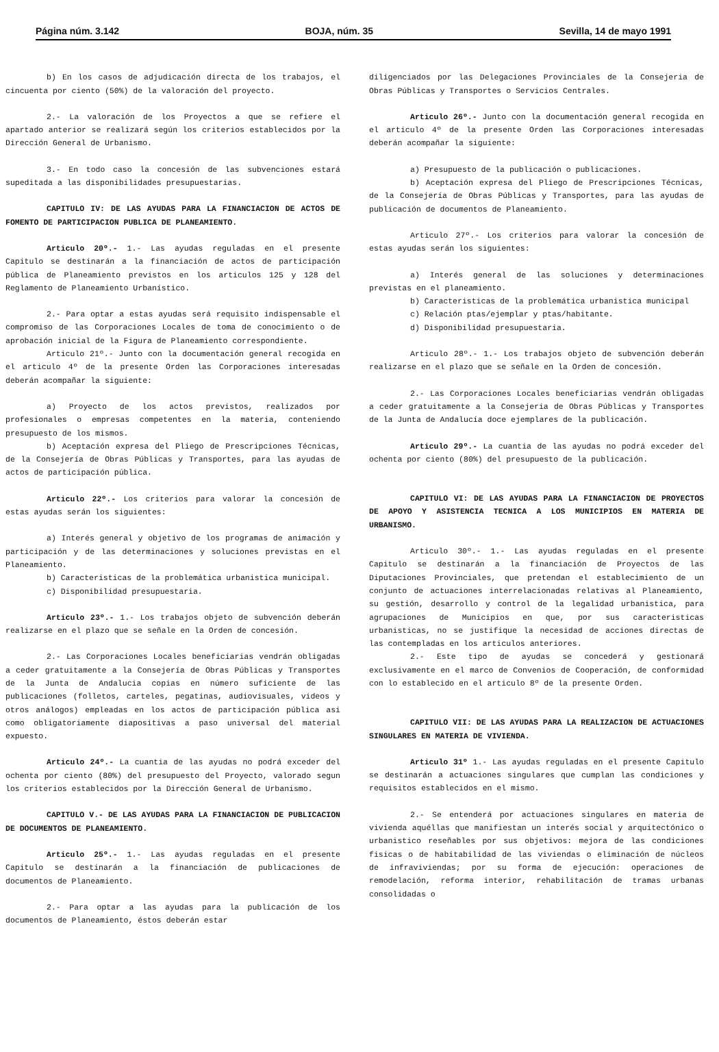Página núm. 3.142 BOJA, núm. 35 Sevilla, 14 de mayo 1991
b) En los casos de adjudicación directa de los trabajos, el cincuenta por ciento (50%) de la valoración del proyecto.
2.- La valoración de los Proyectos a que se refiere el apartado anterior se realizará según los criterios establecidos por la Dirección General de Urbanismo.
3.- En todo caso la concesión de las subvenciones estará supeditada a las disponibilidades presupuestarias.
CAPITULO IV: DE LAS AYUDAS PARA LA FINANCIACION DE ACTOS DE FOMENTO DE PARTICIPACION PUBLICA DE PLANEAMIENTO.
Articulo 20º.- 1.- Las ayudas reguladas en el presente Capitulo se destinarán a la financiación de actos de participación pública de Planeamiento previstos en los articulos 125 y 128 del Reglamento de Planeamiento Urbanístico.
2.- Para optar a estas ayudas será requisito indispensable el compromiso de las Corporaciones Locales de toma de conocimiento o de aprobación inicial de la Figura de Planeamiento correspondiente.
Articulo 21º.- Junto con la documentación general recogida en el articulo 4º de la presente Orden las Corporaciones interesadas deberán acompañar la siguiente:
a) Proyecto de los actos previstos, realizados por profesionales o empresas competentes en la materia, conteniendo presupuesto de los mismos.
b) Aceptación expresa del Pliego de Prescripciones Técnicas, de la Consejería de Obras Públicas y Transportes, para las ayudas de actos de participación pública.
Articulo 22º.- Los criterios para valorar la concesión de estas ayudas serán los siguientes:
a) Interés general y objetivo de los programas de animación y participación y de las determinaciones y soluciones previstas en el Planeamiento.
b) Caracteristicas de la problemática urbanistica municipal.
c) Disponibilidad presupuestaria.
Articulo 23º.- 1.- Los trabajos objeto de subvención deberán realizarse en el plazo que se señale en la Orden de concesión.
2.- Las Corporaciones Locales beneficiarias vendrán obligadas a ceder gratuitamente a la Consejería de Obras Públicas y Transportes de la Junta de Andalucia copias en número suficiente de las publicaciones (folletos, carteles, pegatinas, audiovisuales, videos y otros análogos) empleadas en los actos de participación pública asi como obligatoriamente diapositivas a paso universal del material expuesto.
Articulo 24º.- La cuantia de las ayudas no podrá exceder del ochenta por ciento (80%) del presupuesto del Proyecto, valorado segun los criterios establecidos por la Dirección General de Urbanismo.
CAPITULO V.- DE LAS AYUDAS PARA LA FINANCIACION DE PUBLICACION DE DOCUMENTOS DE PLANEAMIENTO.
Articulo 25º.- 1.- Las ayudas reguladas en el presente Capitulo se destinarán a la financiación de publicaciones de documentos de Planeamiento.
2.- Para optar a las ayudas para la publicación de los documentos de Planeamiento, éstos deberán estar
diligenciados por las Delegaciones Provinciales de la Consejeria de Obras Públicas y Transportes o Servicios Centrales.
Articulo 26º.- Junto con la documentación general recogida en el articulo 4º de la presente Orden las Corporaciones interesadas deberán acompañar la siguiente:
a) Presupuesto de la publicación o publicaciones.
b) Aceptación expresa del Pliego de Prescripciones Técnicas, de la Consejería de Obras Públicas y Transportes, para las ayudas de publicación de documentos de Planeamiento.
Articulo 27º.- Los criterios para valorar la concesión de estas ayudas serán los siguientes:
a) Interés general de las soluciones y determinaciones previstas en el planeamiento.
b) Caracteristicas de la problemática urbanistica municipal
c) Relación ptas/ejemplar y ptas/habitante.
d) Disponibilidad presupuestaria.
Articulo 28º.- 1.- Los trabajos objeto de subvención deberán realizarse en el plazo que se señale en la Orden de concesión.
2.- Las Corporaciones Locales beneficiarias vendrán obligadas a ceder gratuitamente a la Consejeria de Obras Públicas y Transportes de la Junta de Andalucía doce ejemplares de la publicación.
Articulo 29º.- La cuantia de las ayudas no podrá exceder del ochenta por ciento (80%) del presupuesto de la publicación.
CAPITULO VI: DE LAS AYUDAS PARA LA FINANCIACION DE PROYECTOS DE APOYO Y ASISTENCIA TECNICA A LOS MUNICIPIOS EN MATERIA DE URBANISMO.
Articulo 30º.- 1.- Las ayudas reguladas en el presente Capitulo se destinarán a la financiación de Proyectos de las Diputaciones Provinciales, que pretendan el establecimiento de un conjunto de actuaciones interrelacionadas relativas al Planeamiento, su gestión, desarrollo y control de la legalidad urbanistica, para agrupaciones de Municipios en que, por sus caracteristicas urbanisticas, no se justifique la necesidad de acciones directas de las contempladas en los articulos anteriores.
2.- Este tipo de ayudas se concederá y gestionará exclusivamente en el marco de Convenios de Cooperación, de conformidad con lo establecido en el articulo 8º de la presente Orden.
CAPITULO VII: DE LAS AYUDAS PARA LA REALIZACION DE ACTUACIONES SINGULARES EN MATERIA DE VIVIENDA.
Articulo 31º 1.- Las ayudas reguladas en el presente Capitulo se destinarán a actuaciones singulares que cumplan las condiciones y requisitos establecidos en el mismo.
2.- Se entenderá por actuaciones singulares en materia de vivienda aquéllas que manifiestan un interés social y arquitectónico o urbanistico reseñables por sus objetivos: mejora de las condiciones fisicas o de habitabilidad de las viviendas o eliminación de núcleos de infraviviendas; por su forma de ejecución: operaciones de remodelación, reforma interior, rehabilitación de tramas urbanas consolidadas o